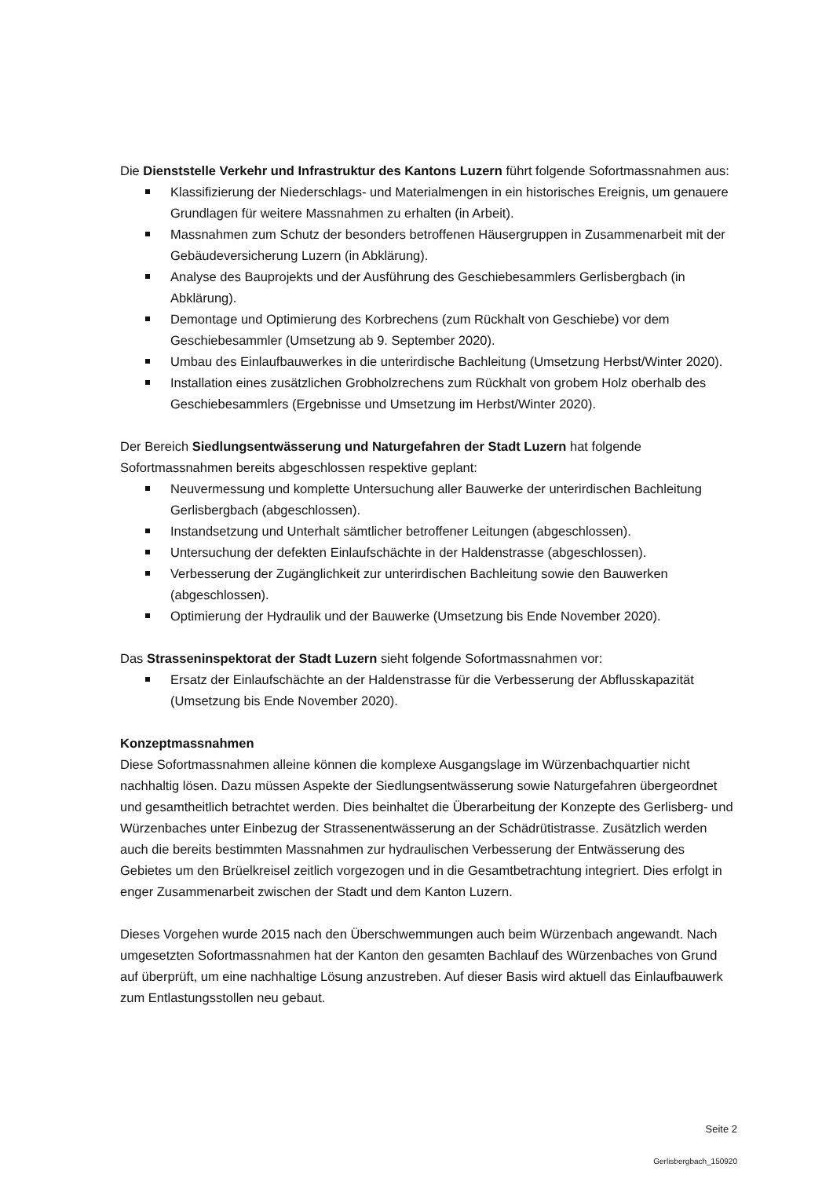Die Dienststelle Verkehr und Infrastruktur des Kantons Luzern führt folgende Sofortmassnahmen aus:
Klassifizierung der Niederschlags- und Materialmengen in ein historisches Ereignis, um genauere Grundlagen für weitere Massnahmen zu erhalten (in Arbeit).
Massnahmen zum Schutz der besonders betroffenen Häusergruppen in Zusammenarbeit mit der Gebäudeversicherung Luzern (in Abklärung).
Analyse des Bauprojekts und der Ausführung des Geschiebesammlers Gerlisbergbach (in Abklärung).
Demontage und Optimierung des Korbrechens (zum Rückhalt von Geschiebe) vor dem Geschiebesammler (Umsetzung ab 9. September 2020).
Umbau des Einlaufbauwerkes in die unterirdische Bachleitung (Umsetzung Herbst/Winter 2020).
Installation eines zusätzlichen Grobholzrechens zum Rückhalt von grobem Holz oberhalb des Geschiebesammlers (Ergebnisse und Umsetzung im Herbst/Winter 2020).
Der Bereich Siedlungsentwässerung und Naturgefahren der Stadt Luzern hat folgende Sofortmassnahmen bereits abgeschlossen respektive geplant:
Neuvermessung und komplette Untersuchung aller Bauwerke der unterirdischen Bachleitung Gerlisbergbach (abgeschlossen).
Instandsetzung und Unterhalt sämtlicher betroffener Leitungen (abgeschlossen).
Untersuchung der defekten Einlaufschächte in der Haldenstrasse (abgeschlossen).
Verbesserung der Zugänglichkeit zur unterirdischen Bachleitung sowie den Bauwerken (abgeschlossen).
Optimierung der Hydraulik und der Bauwerke (Umsetzung bis Ende November 2020).
Das Strasseninspektorat der Stadt Luzern sieht folgende Sofortmassnahmen vor:
Ersatz der Einlaufschächte an der Haldenstrasse für die Verbesserung der Abflusskapazität (Umsetzung bis Ende November 2020).
Konzeptmassnahmen
Diese Sofortmassnahmen alleine können die komplexe Ausgangslage im Würzenbachquartier nicht nachhaltig lösen. Dazu müssen Aspekte der Siedlungsentwässerung sowie Naturgefahren übergeordnet und gesamtheitlich betrachtet werden. Dies beinhaltet die Überarbeitung der Konzepte des Gerlisberg- und Würzenbaches unter Einbezug der Strassenentwässerung an der Schädrütistrasse. Zusätzlich werden auch die bereits bestimmten Massnahmen zur hydraulischen Verbesserung der Entwässerung des Gebietes um den Brüelkreisel zeitlich vorgezogen und in die Gesamtbetrachtung integriert. Dies erfolgt in enger Zusammenarbeit zwischen der Stadt und dem Kanton Luzern.
Dieses Vorgehen wurde 2015 nach den Überschwemmungen auch beim Würzenbach angewandt. Nach umgesetzten Sofortmassnahmen hat der Kanton den gesamten Bachlauf des Würzenbaches von Grund auf überprüft, um eine nachhaltige Lösung anzustreben. Auf dieser Basis wird aktuell das Einlaufbauwerk zum Entlastungsstollen neu gebaut.
Seite 2
Gerlisbergbach_150920